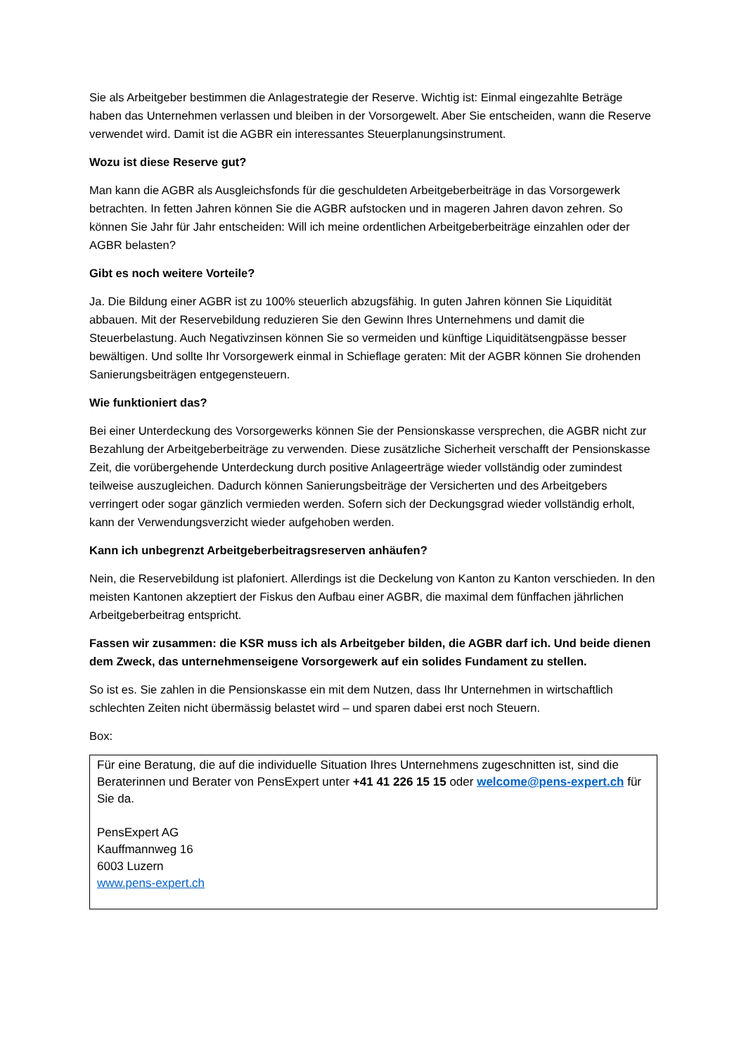Sie als Arbeitgeber bestimmen die Anlagestrategie der Reserve. Wichtig ist: Einmal eingezahlte Beträge haben das Unternehmen verlassen und bleiben in der Vorsorgewelt. Aber Sie entscheiden, wann die Reserve verwendet wird. Damit ist die AGBR ein interessantes Steuerplanungsinstrument.
Wozu ist diese Reserve gut?
Man kann die AGBR als Ausgleichsfonds für die geschuldeten Arbeitgeberbeiträge in das Vorsorgewerk betrachten. In fetten Jahren können Sie die AGBR aufstocken und in mageren Jahren davon zehren. So können Sie Jahr für Jahr entscheiden: Will ich meine ordentlichen Arbeitgeberbeiträge einzahlen oder der AGBR belasten?
Gibt es noch weitere Vorteile?
Ja. Die Bildung einer AGBR ist zu 100% steuerlich abzugsfähig. In guten Jahren können Sie Liquidität abbauen. Mit der Reservebildung reduzieren Sie den Gewinn Ihres Unternehmens und damit die Steuerbelastung. Auch Negativzinsen können Sie so vermeiden und künftige Liquiditätsengpässe besser bewältigen. Und sollte Ihr Vorsorgewerk einmal in Schieflage geraten: Mit der AGBR können Sie drohenden Sanierungsbeiträgen entgegensteuern.
Wie funktioniert das?
Bei einer Unterdeckung des Vorsorgewerks können Sie der Pensionskasse versprechen, die AGBR nicht zur Bezahlung der Arbeitgeberbeiträge zu verwenden. Diese zusätzliche Sicherheit verschafft der Pensionskasse Zeit, die vorübergehende Unterdeckung durch positive Anlageerträge wieder vollständig oder zumindest teilweise auszugleichen. Dadurch können Sanierungsbeiträge der Versicherten und des Arbeitgebers verringert oder sogar gänzlich vermieden werden. Sofern sich der Deckungsgrad wieder vollständig erholt, kann der Verwendungsverzicht wieder aufgehoben werden.
Kann ich unbegrenzt Arbeitgeberbeitragsreserven anhäufen?
Nein, die Reservebildung ist plafoniert. Allerdings ist die Deckelung von Kanton zu Kanton verschieden. In den meisten Kantonen akzeptiert der Fiskus den Aufbau einer AGBR, die maximal dem fünffachen jährlichen Arbeitgeberbeitrag entspricht.
Fassen wir zusammen: die KSR muss ich als Arbeitgeber bilden, die AGBR darf ich. Und beide dienen dem Zweck, das unternehmenseigene Vorsorgewerk auf ein solides Fundament zu stellen.
So ist es. Sie zahlen in die Pensionskasse ein mit dem Nutzen, dass Ihr Unternehmen in wirtschaftlich schlechten Zeiten nicht übermässig belastet wird – und sparen dabei erst noch Steuern.
Box:
Für eine Beratung, die auf die individuelle Situation Ihres Unternehmens zugeschnitten ist, sind die Beraterinnen und Berater von PensExpert unter +41 41 226 15 15 oder welcome@pens-expert.ch für Sie da.
PensExpert AG
Kauffmannweg 16
6003 Luzern
www.pens-expert.ch